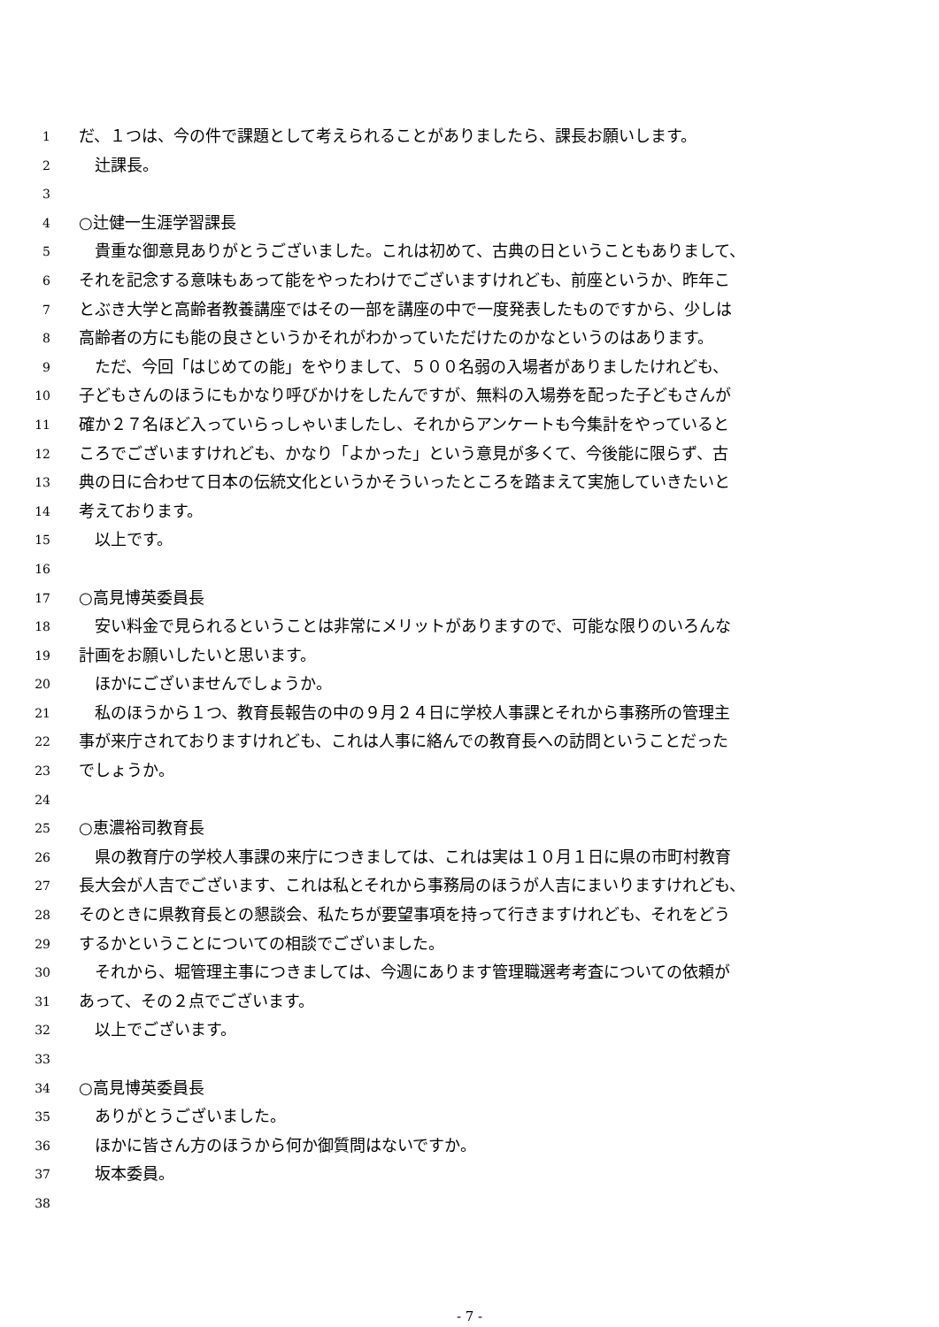1 だ、１つは、今の件で課題として考えられることがありましたら、課長お願いします。
2　辻課長。
3
4 ○辻健一生涯学習課長
5　貴重な御意見ありがとうございました。これは初めて、古典の日ということもありまして、
6 それを記念する意味もあって能をやったわけでございますけれども、前座というか、昨年こ
7 とぶき大学と高齢者教養講座ではその一部を講座の中で一度発表したものですから、少しは
8 高齢者の方にも能の良さというかそれがわかっていただけたのかなというのはあります。
9　ただ、今回「はじめての能」をやりまして、５００名弱の入場者がありましたけれども、
10 子どもさんのほうにもかなり呼びかけをしたんですが、無料の入場券を配った子どもさんが
11 確か２７名ほど入っていらっしゃいましたし、それからアンケートも今集計をやっていると
12 ころでございますけれども、かなり「よかった」という意見が多くて、今後能に限らず、古
13 典の日に合わせて日本の伝統文化というかそういったところを踏まえて実施していきたいと
14 考えております。
15　以上です。
16
17 ○高見博英委員長
18　安い料金で見られるということは非常にメリットがありますので、可能な限りのいろんな
19 計画をお願いしたいと思います。
20　ほかにございませんでしょうか。
21　私のほうから１つ、教育長報告の中の９月２４日に学校人事課とそれから事務所の管理主
22 事が来庁されておりますけれども、これは人事に絡んでの教育長への訪問ということだった
23 でしょうか。
24
25 ○恵濃裕司教育長
26　県の教育庁の学校人事課の来庁につきましては、これは実は１０月１日に県の市町村教育
27 長大会が人吉でございます、これは私とそれから事務局のほうが人吉にまいりますけれども、
28 そのときに県教育長との懇談会、私たちが要望事項を持って行きますけれども、それをどう
29 するかということについての相談でございました。
30　それから、堀管理主事につきましては、今週にあります管理職選考考査についての依頼が
31 あって、その２点でございます。
32　以上でございます。
33
34 ○高見博英委員長
35　ありがとうございました。
36　ほかに皆さん方のほうから何か御質問はないですか。
37　坂本委員。
38
- 7 -